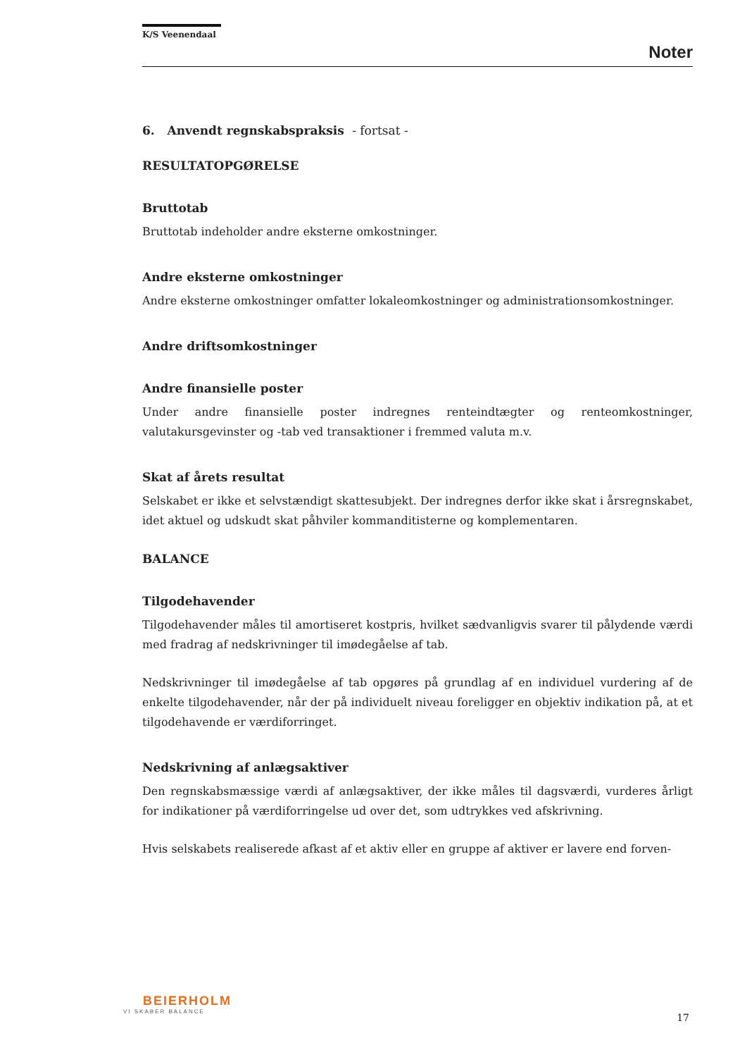K/S Veenendaal
Noter
6. Anvendt regnskabspraksis - fortsat -
RESULTATOPGØRELSE
Bruttotab
Bruttotab indeholder andre eksterne omkostninger.
Andre eksterne omkostninger
Andre eksterne omkostninger omfatter lokaleomkostninger og administrationsomkostninger.
Andre driftsomkostninger
Andre finansielle poster
Under andre finansielle poster indregnes renteindtægter og renteomkostninger, valutakursgevinster og -tab ved transaktioner i fremmed valuta m.v.
Skat af årets resultat
Selskabet er ikke et selvstændigt skattesubjekt. Der indregnes derfor ikke skat i årsregnskabet, idet aktuel og udskudt skat påhviler kommanditisterne og komplementaren.
BALANCE
Tilgodehavender
Tilgodehavender måles til amortiseret kostpris, hvilket sædvanligvis svarer til pålydende værdi med fradrag af nedskrivninger til imødegåelse af tab.
Nedskrivninger til imødegåelse af tab opgøres på grundlag af en individuel vurdering af de enkelte tilgodehavender, når der på individuelt niveau foreligger en objektiv indikation på, at et tilgodehavende er værdiforringet.
Nedskrivning af anlægsaktiver
Den regnskabsmæssige værdi af anlægsaktiver, der ikke måles til dagsværdi, vurderes årligt for indikationer på værdiforringelse ud over det, som udtrykkes ved afskrivning.
Hvis selskabets realiserede afkast af et aktiv eller en gruppe af aktiver er lavere end forven-
BEIERHOLM
VI SKABER BALANCE
17